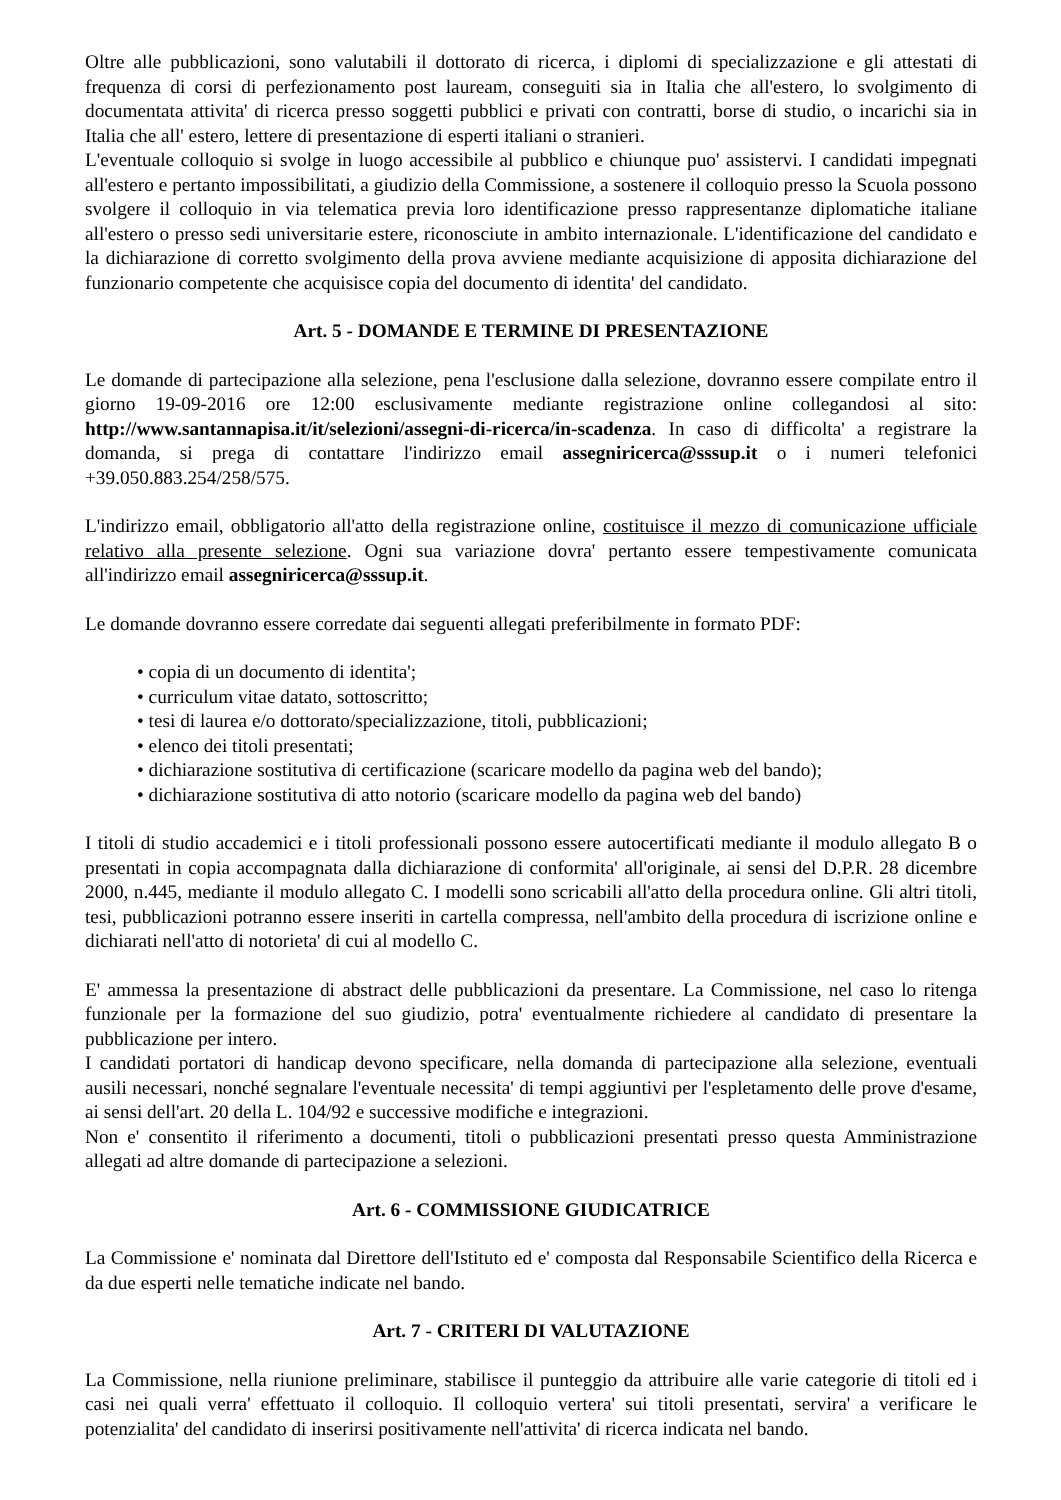Oltre alle pubblicazioni, sono valutabili il dottorato di ricerca, i diplomi di specializzazione e gli attestati di frequenza di corsi di perfezionamento post lauream, conseguiti sia in Italia che all'estero, lo svolgimento di documentata attivita' di ricerca presso soggetti pubblici e privati con contratti, borse di studio, o incarichi sia in Italia che all' estero, lettere di presentazione di esperti italiani o stranieri.
L'eventuale colloquio si svolge in luogo accessibile al pubblico e chiunque puo' assistervi. I candidati impegnati all'estero e pertanto impossibilitati, a giudizio della Commissione, a sostenere il colloquio presso la Scuola possono svolgere il colloquio in via telematica previa loro identificazione presso rappresentanze diplomatiche italiane all'estero o presso sedi universitarie estere, riconosciute in ambito internazionale. L'identificazione del candidato e la dichiarazione di corretto svolgimento della prova avviene mediante acquisizione di apposita dichiarazione del funzionario competente che acquisisce copia del documento di identita' del candidato.
Art. 5 - DOMANDE E TERMINE DI PRESENTAZIONE
Le domande di partecipazione alla selezione, pena l'esclusione dalla selezione, dovranno essere compilate entro il giorno 19-09-2016 ore 12:00 esclusivamente mediante registrazione online collegandosi al sito: http://www.santannapisa.it/it/selezioni/assegni-di-ricerca/in-scadenza. In caso di difficolta' a registrare la domanda, si prega di contattare l'indirizzo email assegniricerca@sssup.it o i numeri telefonici +39.050.883.254/258/575.
L'indirizzo email, obbligatorio all'atto della registrazione online, costituisce il mezzo di comunicazione ufficiale relativo alla presente selezione. Ogni sua variazione dovra' pertanto essere tempestivamente comunicata all'indirizzo email assegniricerca@sssup.it.
Le domande dovranno essere corredate dai seguenti allegati preferibilmente in formato PDF:
• copia di un documento di identita';
• curriculum vitae datato, sottoscritto;
• tesi di laurea e/o dottorato/specializzazione, titoli, pubblicazioni;
• elenco dei titoli presentati;
• dichiarazione sostitutiva di certificazione (scaricare modello da pagina web del bando);
• dichiarazione sostitutiva di atto notorio (scaricare modello da pagina web del bando)
I titoli di studio accademici e i titoli professionali possono essere autocertificati mediante il modulo allegato B o presentati in copia accompagnata dalla dichiarazione di conformita' all'originale, ai sensi del D.P.R. 28 dicembre 2000, n.445, mediante il modulo allegato C. I modelli sono scricabili all'atto della procedura online. Gli altri titoli, tesi, pubblicazioni potranno essere inseriti in cartella compressa, nell'ambito della procedura di iscrizione online e dichiarati nell'atto di notorieta' di cui al modello C.
E' ammessa la presentazione di abstract delle pubblicazioni da presentare. La Commissione, nel caso lo ritenga funzionale per la formazione del suo giudizio, potra' eventualmente richiedere al candidato di presentare la pubblicazione per intero.
I candidati portatori di handicap devono specificare, nella domanda di partecipazione alla selezione, eventuali ausili necessari, nonché segnalare l'eventuale necessita' di tempi aggiuntivi per l'espletamento delle prove d'esame, ai sensi dell'art. 20 della L. 104/92 e successive modifiche e integrazioni.
Non e' consentito il riferimento a documenti, titoli o pubblicazioni presentati presso questa Amministrazione allegati ad altre domande di partecipazione a selezioni.
Art. 6 - COMMISSIONE GIUDICATRICE
La Commissione e' nominata dal Direttore dell'Istituto ed e' composta dal Responsabile Scientifico della Ricerca e da due esperti nelle tematiche indicate nel bando.
Art. 7 - CRITERI DI VALUTAZIONE
La Commissione, nella riunione preliminare, stabilisce il punteggio da attribuire alle varie categorie di titoli ed i casi nei quali verra' effettuato il colloquio. Il colloquio vertera' sui titoli presentati, servira' a verificare le potenzialita' del candidato di inserirsi positivamente nell'attivita' di ricerca indicata nel bando.